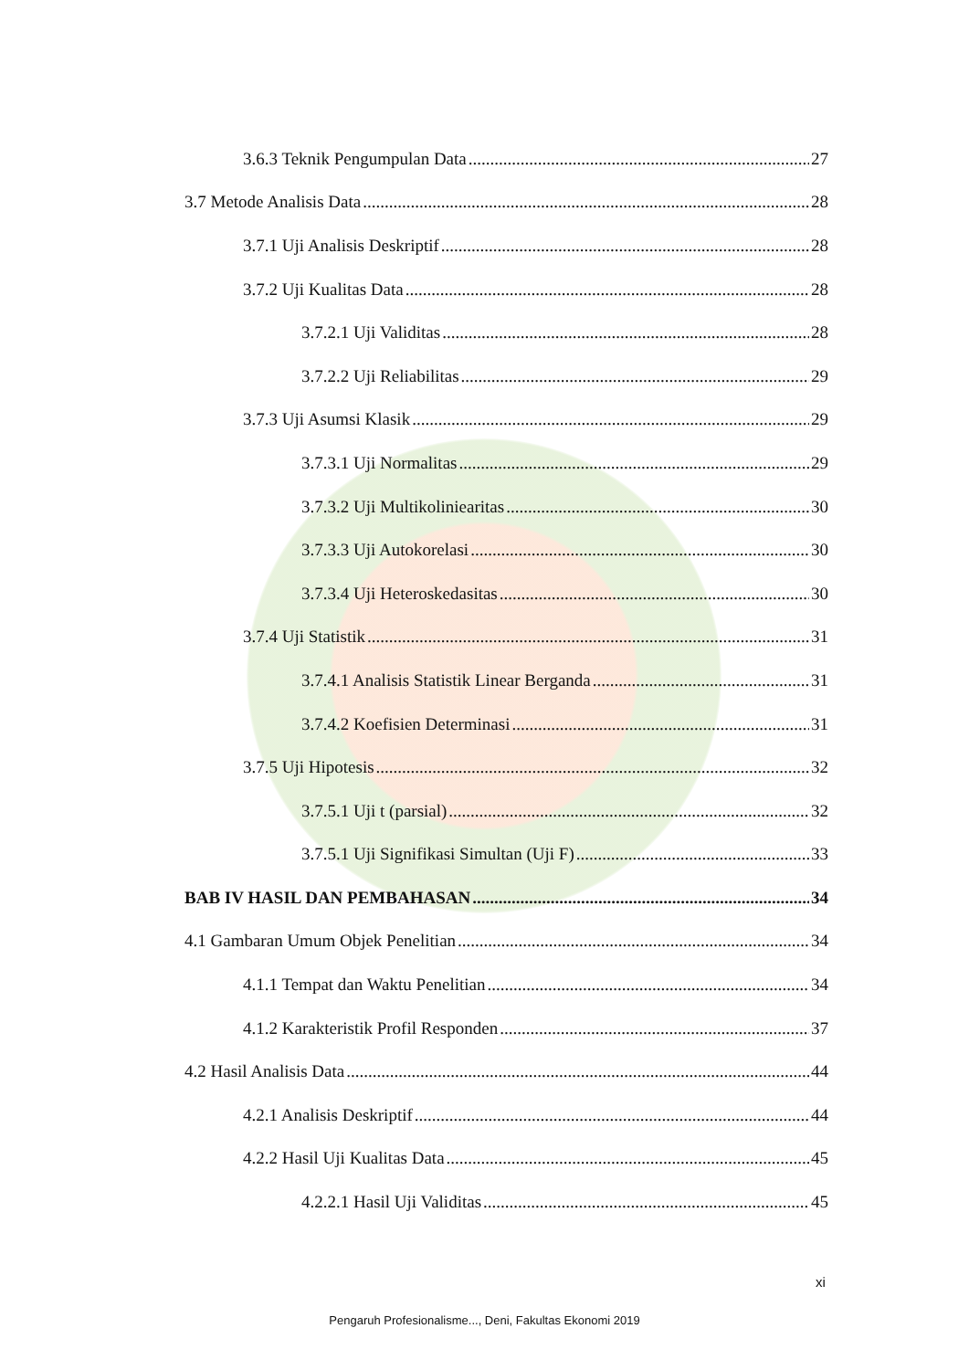3.6.3 Teknik Pengumpulan Data 27
3.7 Metode Analisis Data 28
3.7.1 Uji Analisis Deskriptif 28
3.7.2 Uji Kualitas Data 28
3.7.2.1 Uji Validitas 28
3.7.2.2 Uji Reliabilitas 29
3.7.3 Uji Asumsi Klasik 29
3.7.3.1 Uji Normalitas 29
3.7.3.2 Uji Multikoliniearitas 30
3.7.3.3 Uji Autokorelasi 30
3.7.3.4 Uji Heteroskedasitas 30
3.7.4 Uji Statistik 31
3.7.4.1 Analisis Statistik Linear Berganda 31
3.7.4.2 Koefisien Determinasi 31
3.7.5 Uji Hipotesis 32
3.7.5.1 Uji t (parsial) 32
3.7.5.1 Uji Signifikasi Simultan (Uji F) 33
BAB IV HASIL DAN PEMBAHASAN 34
4.1 Gambaran Umum Objek Penelitian 34
4.1.1 Tempat dan Waktu Penelitian 34
4.1.2 Karakteristik Profil Responden 37
4.2 Hasil Analisis Data 44
4.2.1 Analisis Deskriptif 44
4.2.2 Hasil Uji Kualitas Data 45
4.2.2.1 Hasil Uji Validitas 45
xi
Pengaruh Profesionalisme..., Deni, Fakultas Ekonomi 2019